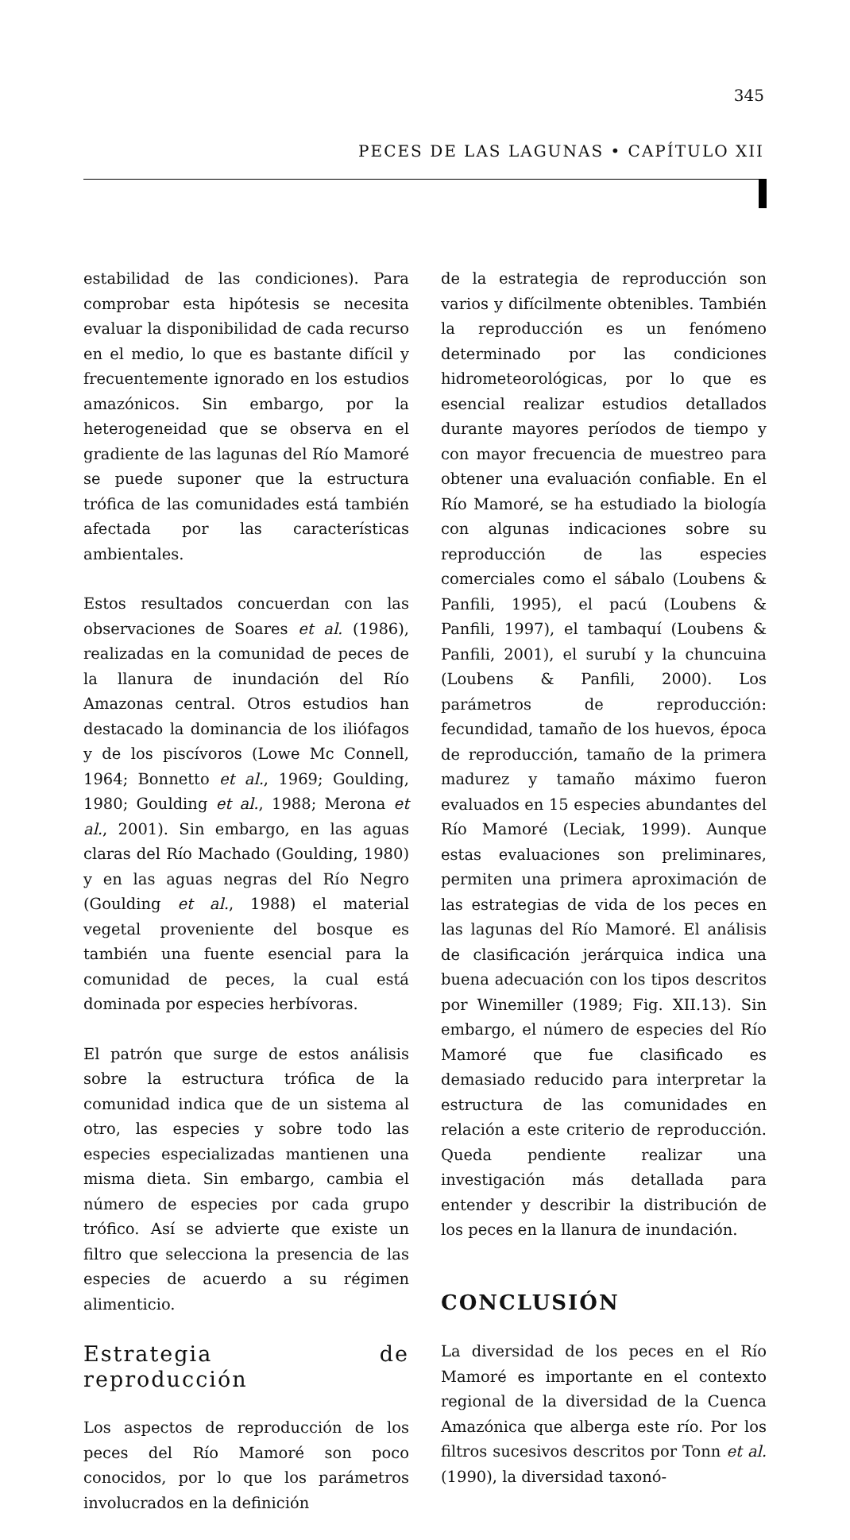345
PECES DE LAS LAGUNAS • CAPÍTULO XII
estabilidad de las condiciones). Para comprobar esta hipótesis se necesita evaluar la disponibilidad de cada recurso en el medio, lo que es bastante difícil y frecuentemente ignorado en los estudios amazónicos. Sin embargo, por la heterogeneidad que se observa en el gradiente de las lagunas del Río Mamoré se puede suponer que la estructura trófica de las comunidades está también afectada por las características ambientales.
Estos resultados concuerdan con las observaciones de Soares et al. (1986), realizadas en la comunidad de peces de la llanura de inundación del Río Amazonas central. Otros estudios han destacado la dominancia de los iliófagos y de los piscívoros (Lowe Mc Connell, 1964; Bonnetto et al., 1969; Goulding, 1980; Goulding et al., 1988; Merona et al., 2001). Sin embargo, en las aguas claras del Río Machado (Goulding, 1980) y en las aguas negras del Río Negro (Goulding et al., 1988) el material vegetal proveniente del bosque es también una fuente esencial para la comunidad de peces, la cual está dominada por especies herbívoras.
El patrón que surge de estos análisis sobre la estructura trófica de la comunidad indica que de un sistema al otro, las especies y sobre todo las especies especializadas mantienen una misma dieta. Sin embargo, cambia el número de especies por cada grupo trófico. Así se advierte que existe un filtro que selecciona la presencia de las especies de acuerdo a su régimen alimenticio.
Estrategia de reproducción
Los aspectos de reproducción de los peces del Río Mamoré son poco conocidos, por lo que los parámetros involucrados en la definición
de la estrategia de reproducción son varios y difícilmente obtenibles. También la reproducción es un fenómeno determinado por las condiciones hidrometeorológicas, por lo que es esencial realizar estudios detallados durante mayores períodos de tiempo y con mayor frecuencia de muestreo para obtener una evaluación confiable. En el Río Mamoré, se ha estudiado la biología con algunas indicaciones sobre su reproducción de las especies comerciales como el sábalo (Loubens & Panfili, 1995), el pacú (Loubens & Panfili, 1997), el tambaquí (Loubens & Panfili, 2001), el surubí y la chuncuina (Loubens & Panfili, 2000). Los parámetros de reproducción: fecundidad, tamaño de los huevos, época de reproducción, tamaño de la primera madurez y tamaño máximo fueron evaluados en 15 especies abundantes del Río Mamoré (Leciak, 1999). Aunque estas evaluaciones son preliminares, permiten una primera aproximación de las estrategias de vida de los peces en las lagunas del Río Mamoré. El análisis de clasificación jerárquica indica una buena adecuación con los tipos descritos por Winemiller (1989; Fig. XII.13). Sin embargo, el número de especies del Río Mamoré que fue clasificado es demasiado reducido para interpretar la estructura de las comunidades en relación a este criterio de reproducción. Queda pendiente realizar una investigación más detallada para entender y describir la distribución de los peces en la llanura de inundación.
CONCLUSIÓN
La diversidad de los peces en el Río Mamoré es importante en el contexto regional de la diversidad de la Cuenca Amazónica que alberga este río. Por los filtros sucesivos descritos por Tonn et al. (1990), la diversidad taxonó-